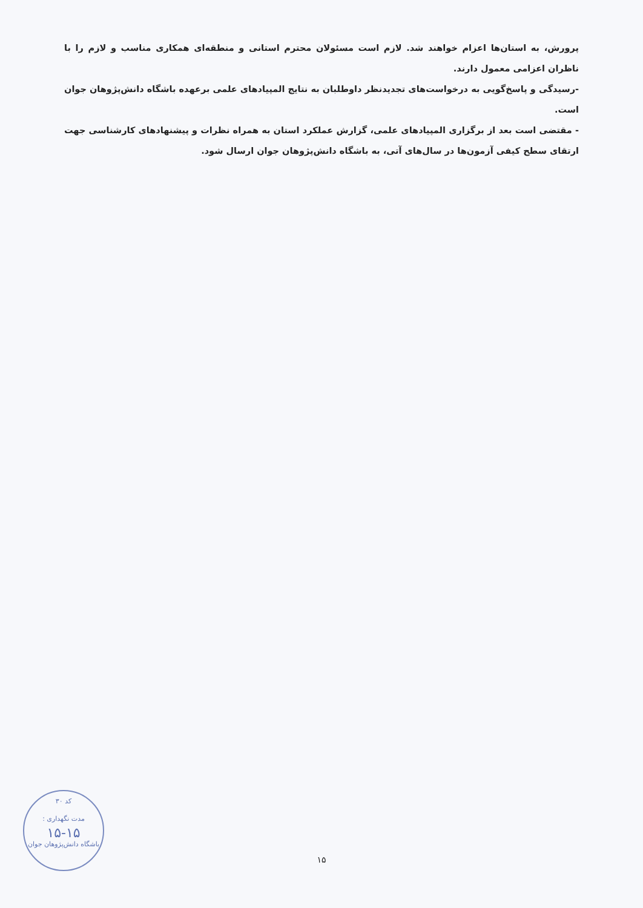پرورش، به استان‌ها اعزام خواهند شد. لازم است مسئولان محترم استانی و منطقه‌ای همکاری مناسب و لازم را با ناظران اعزامی معمول دارند.
-رسیدگی و پاسخ‌گویی به درخواست‌های تجدیدنظر داوطلبان به نتایج المپیادهای علمی برعهده باشگاه دانش‌پژوهان جوان است.
- مقتضی است بعد از برگزاری المپیادهای علمی، گزارش عملکرد استان به همراه نظرات و پیشنهادهای کارشناسی جهت ارتقای سطح کیفی آزمون‌ها در سال‌های آتی، به باشگاه دانش‌پژوهان جوان ارسال شود.
کد ۳۰
مدت نگهداری :
۱۵-۱۵
باشگاه دانش‌پژوهان جوان
۱۵